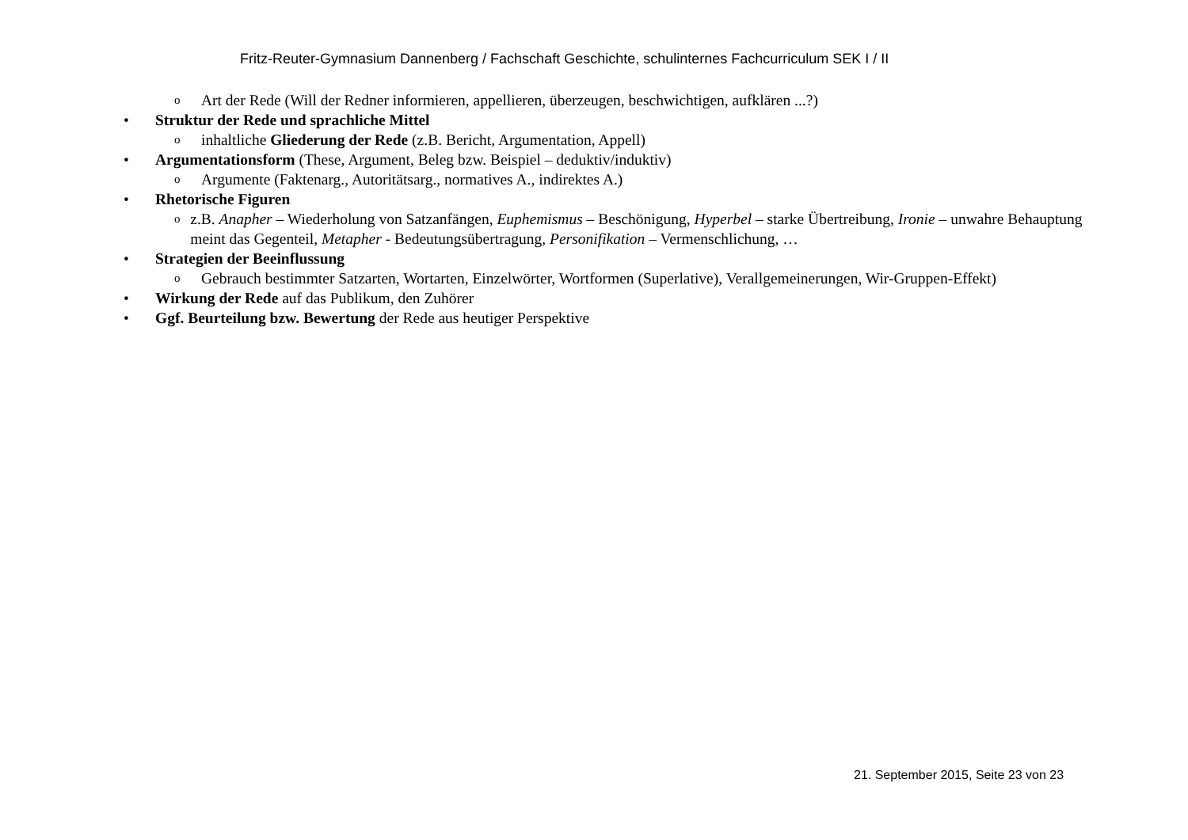Fritz-Reuter-Gymnasium Dannenberg / Fachschaft Geschichte, schulinternes Fachcurriculum SEK I / II
o Art der Rede (Will der Redner informieren, appellieren, überzeugen, beschwichtigen, aufklären ...?)
• Struktur der Rede und sprachliche Mittel
oinhaltliche Gliederung der Rede (z.B. Bericht, Argumentation, Appell)
• Argumentationsform (These, Argument, Beleg bzw. Beispiel – deduktiv/induktiv)
o Argumente (Faktenarg., Autoritätsarg., normatives A., indirektes A.)
• Rhetorische Figuren
oz.B. Anapher – Wiederholung von Satzanfängen, Euphemismus – Beschönigung, Hyperbel – starke Übertreibung, Ironie – unwahre Behauptung meint das Gegenteil, Metapher - Bedeutungsübertragung, Personifikation – Vermenschlichung, …
• Strategien der Beeinflussung
o Gebrauch bestimmter Satzarten, Wortarten, Einzelwörter, Wortformen (Superlative), Verallgemeinerungen, Wir-Gruppen-Effekt)
• Wirkung der Rede auf das Publikum, den Zuhörer
• Ggf. Beurteilung bzw. Bewertung der Rede aus heutiger Perspektive
21. September 2015, Seite 23 von 23